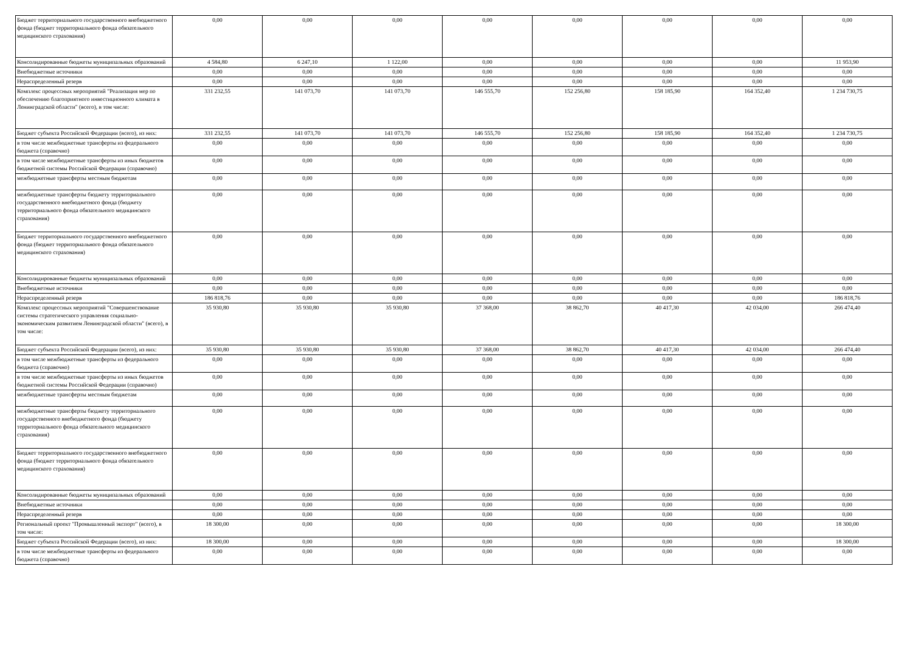| Бюджет территориального государственного внебюджетного фонда (бюджет территориального фонда обязательного медицинского страхования) | 0,00 | 0,00 | 0,00 | 0,00 | 0,00 | 0,00 | 0,00 | 0,00 |
| Консолидированные бюджеты муниципальных образований | 4 584,80 | 6 247,10 | 1 122,00 | 0,00 | 0,00 | 0,00 | 0,00 | 11 953,90 |
| Внебюджетные источники | 0,00 | 0,00 | 0,00 | 0,00 | 0,00 | 0,00 | 0,00 | 0,00 |
| Нераспределенный резерв | 0,00 | 0,00 | 0,00 | 0,00 | 0,00 | 0,00 | 0,00 | 0,00 |
| Комплекс процессных мероприятий "Реализация мер по обеспечению благоприятного инвестиционного климата в Ленинградской области" (всего), в том числе: | 331 232,55 | 141 073,70 | 141 073,70 | 146 555,70 | 152 256,80 | 158 185,90 | 164 352,40 | 1 234 730,75 |
| Бюджет субъекта Российской Федерации (всего), из них: | 331 232,55 | 141 073,70 | 141 073,70 | 146 555,70 | 152 256,80 | 158 185,90 | 164 352,40 | 1 234 730,75 |
| в том числе межбюджетные трансферты из федерального бюджета (справочно) | 0,00 | 0,00 | 0,00 | 0,00 | 0,00 | 0,00 | 0,00 | 0,00 |
| в том числе межбюджетные трансферты из иных бюджетов бюджетной системы Российской Федерации (справочно) | 0,00 | 0,00 | 0,00 | 0,00 | 0,00 | 0,00 | 0,00 | 0,00 |
| межбюджетные трансферты местным бюджетам | 0,00 | 0,00 | 0,00 | 0,00 | 0,00 | 0,00 | 0,00 | 0,00 |
| межбюджетные трансферты бюджету территориального государственного внебюджетного фонда (бюджету территориального фонда обязательного медицинского страхования) | 0,00 | 0,00 | 0,00 | 0,00 | 0,00 | 0,00 | 0,00 | 0,00 |
| Бюджет территориального государственного внебюджетного фонда (бюджет территориального фонда обязательного медицинского страхования) | 0,00 | 0,00 | 0,00 | 0,00 | 0,00 | 0,00 | 0,00 | 0,00 |
| Консолидированные бюджеты муниципальных образований | 0,00 | 0,00 | 0,00 | 0,00 | 0,00 | 0,00 | 0,00 | 0,00 |
| Внебюджетные источники | 0,00 | 0,00 | 0,00 | 0,00 | 0,00 | 0,00 | 0,00 | 0,00 |
| Нераспределенный резерв | 186 818,76 | 0,00 | 0,00 | 0,00 | 0,00 | 0,00 | 0,00 | 186 818,76 |
| Комплекс процессных мероприятий "Совершенствование системы стратегического управления социально-экономическим развитием Ленинградской области" (всего), в том числе: | 35 930,80 | 35 930,80 | 35 930,80 | 37 368,00 | 38 862,70 | 40 417,30 | 42 034,00 | 266 474,40 |
| Бюджет субъекта Российской Федерации (всего), из них: | 35 930,80 | 35 930,80 | 35 930,80 | 37 368,00 | 38 862,70 | 40 417,30 | 42 034,00 | 266 474,40 |
| в том числе межбюджетные трансферты из федерального бюджета (справочно) | 0,00 | 0,00 | 0,00 | 0,00 | 0,00 | 0,00 | 0,00 | 0,00 |
| в том числе межбюджетные трансферты из иных бюджетов бюджетной системы Российской Федерации (справочно) | 0,00 | 0,00 | 0,00 | 0,00 | 0,00 | 0,00 | 0,00 | 0,00 |
| межбюджетные трансферты местным бюджетам | 0,00 | 0,00 | 0,00 | 0,00 | 0,00 | 0,00 | 0,00 | 0,00 |
| межбюджетные трансферты бюджету территориального государственного внебюджетного фонда (бюджету территориального фонда обязательного медицинского страхования) | 0,00 | 0,00 | 0,00 | 0,00 | 0,00 | 0,00 | 0,00 | 0,00 |
| Бюджет территориального государственного внебюджетного фонда (бюджет территориального фонда обязательного медицинского страхования) | 0,00 | 0,00 | 0,00 | 0,00 | 0,00 | 0,00 | 0,00 | 0,00 |
| Консолидированные бюджеты муниципальных образований | 0,00 | 0,00 | 0,00 | 0,00 | 0,00 | 0,00 | 0,00 | 0,00 |
| Внебюджетные источники | 0,00 | 0,00 | 0,00 | 0,00 | 0,00 | 0,00 | 0,00 | 0,00 |
| Нераспределенный резерв | 0,00 | 0,00 | 0,00 | 0,00 | 0,00 | 0,00 | 0,00 | 0,00 |
| Региональный проект "Промышленный экспорт" (всего), в том числе: | 18 300,00 | 0,00 | 0,00 | 0,00 | 0,00 | 0,00 | 0,00 | 18 300,00 |
| Бюджет субъекта Российской Федерации (всего), из них: | 18 300,00 | 0,00 | 0,00 | 0,00 | 0,00 | 0,00 | 0,00 | 18 300,00 |
| в том числе межбюджетные трансферты из федерального бюджета (справочно) | 0,00 | 0,00 | 0,00 | 0,00 | 0,00 | 0,00 | 0,00 | 0,00 |